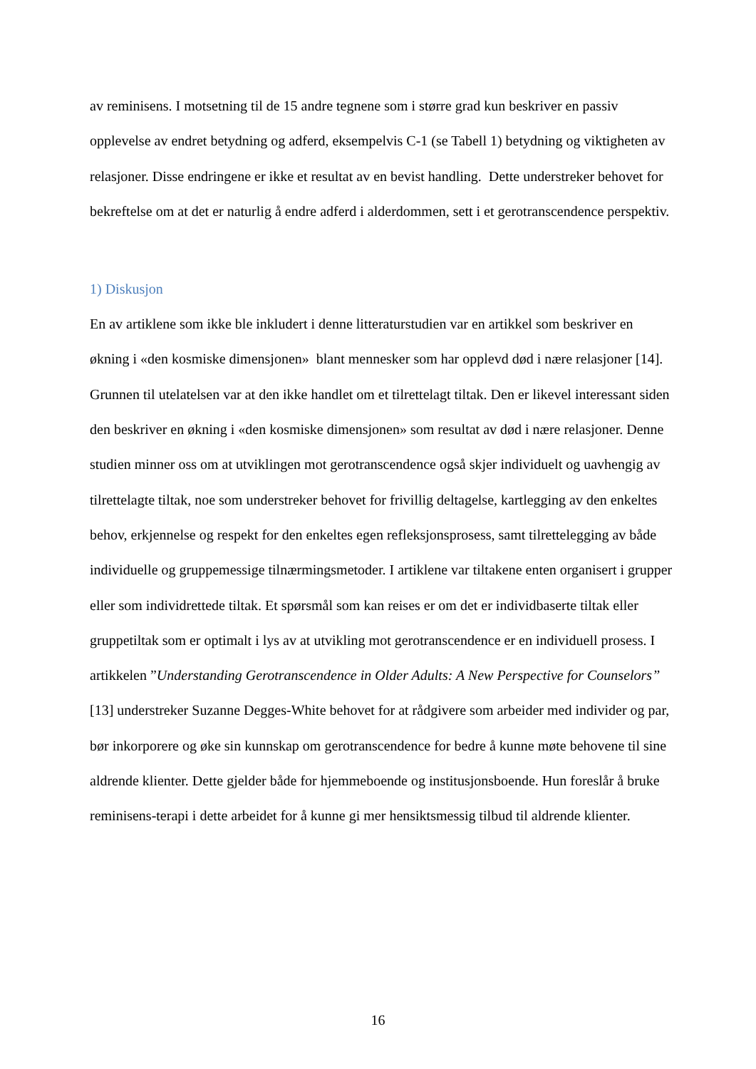av reminisens. I motsetning til de 15 andre tegnene som i større grad kun beskriver en passiv opplevelse av endret betydning og adferd, eksempelvis C-1 (se Tabell 1) betydning og viktigheten av relasjoner. Disse endringene er ikke et resultat av en bevist handling. Dette understreker behovet for bekreftelse om at det er naturlig å endre adferd i alderdommen, sett i et gerotranscendence perspektiv.
1) Diskusjon
En av artiklene som ikke ble inkludert i denne litteraturstudien var en artikkel som beskriver en økning i «den kosmiske dimensjonen» blant mennesker som har opplevd død i nære relasjoner [14]. Grunnen til utelatelsen var at den ikke handlet om et tilrettelagt tiltak. Den er likevel interessant siden den beskriver en økning i «den kosmiske dimensjonen» som resultat av død i nære relasjoner. Denne studien minner oss om at utviklingen mot gerotranscendence også skjer individuelt og uavhengig av tilrettelagte tiltak, noe som understreker behovet for frivillig deltagelse, kartlegging av den enkeltes behov, erkjennelse og respekt for den enkeltes egen refleksjonsprosess, samt tilrettelegging av både individuelle og gruppemessige tilnærmingsmetoder. I artiklene var tiltakene enten organisert i grupper eller som individrettede tiltak. Et spørsmål som kan reises er om det er individbaserte tiltak eller gruppetiltak som er optimalt i lys av at utvikling mot gerotranscendence er en individuell prosess. I artikkelen ”Understanding Gerotranscendence in Older Adults: A New Perspective for Counselors” [13] understreker Suzanne Degges-White behovet for at rådgivere som arbeider med individer og par, bør inkorporere og øke sin kunnskap om gerotranscendence for bedre å kunne møte behovene til sine aldrende klienter. Dette gjelder både for hjemmeboende og institusjonsboende. Hun foreslår å bruke reminisens-terapi i dette arbeidet for å kunne gi mer hensiktsmessig tilbud til aldrende klienter.
16